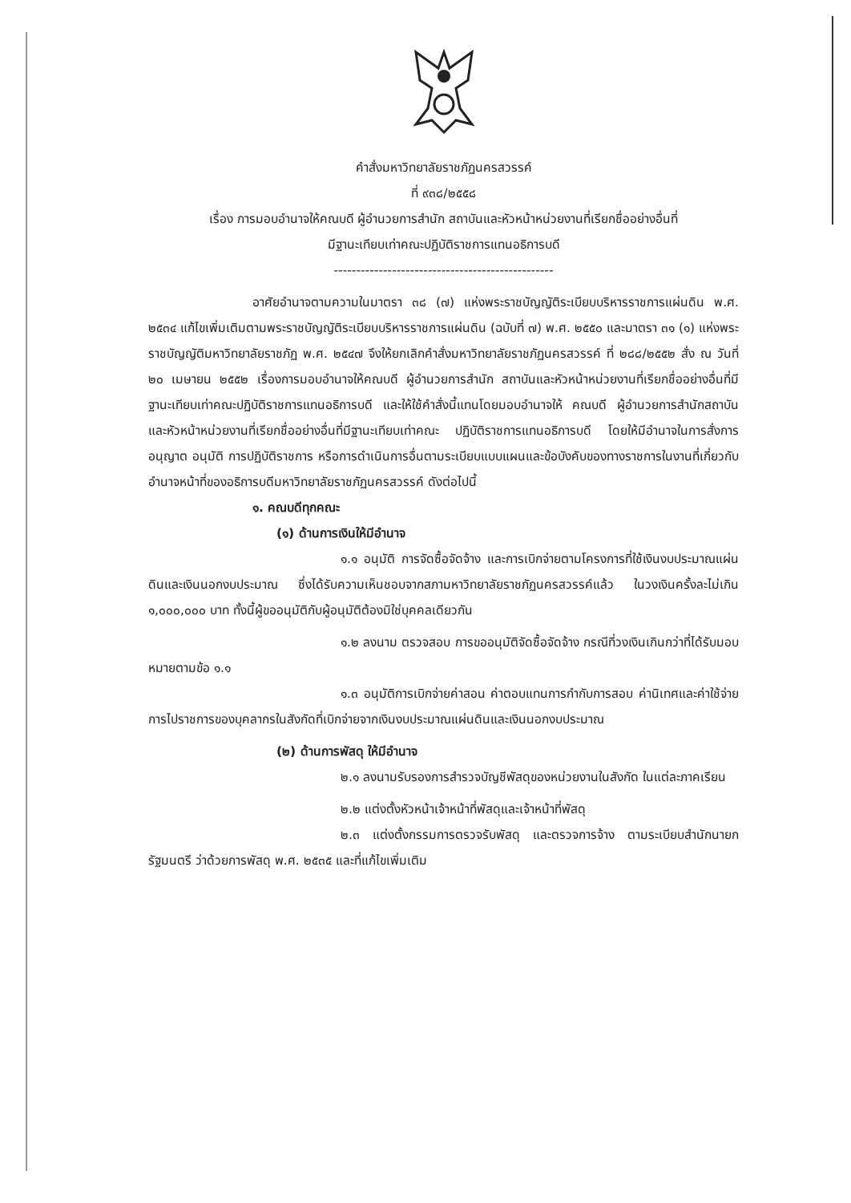คำสั่งมหาวิทยาลัยราชภัฏนครสวรรค์
ที่ ๙๓๘/๒๕๕๘
เรื่อง การมอบอำนาจให้คณบดี ผู้อำนวยการสำนัก สถาบันและหัวหน้าหน่วยงานที่เรียกชื่ออย่างอื่นที่
มีฐานะเทียบเท่าคณะปฏิบัติราชการแทนอธิการบดี
-------------------------------------------------
อาศัยอำนาจตามความในมาตรา ๓๘ (๗) แห่งพระราชบัญญัติระเบียบบริหารราชการแผ่นดิน พ.ศ. ๒๕๓๔ แก้ไขเพิ่มเติมตามพระราชบัญญัติระเบียบบริหารราชการแผ่นดิน (ฉบับที่ ๗) พ.ศ. ๒๕๕๐ และมาตรา ๓๑ (๑) แห่งพระราชบัญญัติมหาวิทยาลัยราชภัฏ พ.ศ. ๒๕๔๗ จึงให้ยกเลิกคำสั่งมหาวิทยาลัยราชภัฏนครสวรรค์ ที่ ๒๘๘/๒๕๕๒ สั่ง ณ วันที่ ๒๐ เมษายน ๒๕๕๒ เรื่องการมอบอำนาจให้คณบดี ผู้อำนวยการสำนัก สถาบันและหัวหน้าหน่วยงานที่เรียกชื่ออย่างอื่นที่มีฐานะเทียบเท่าคณะปฏิบัติราชการแทนอธิการบดี และให้ใช้คำสั่งนี้แทนโดยมอบอำนาจให้ คณบดี ผู้อำนวยการสำนักสถาบัน และหัวหน้าหน่วยงานที่เรียกชื่ออย่างอื่นที่มีฐานะเทียบเท่าคณะ ปฏิบัติราชการแทนอธิการบดี โดยให้มีอำนาจในการสั่งการอนุญาต อนุมัติ การปฏิบัติราชการ หรือการดำเนินการอื่นตามระเบียบแบบแผนและข้อบังคับของทางราชการในงานที่เกี่ยวกับอำนาจหน้าที่ของอธิการบดีมหาวิทยาลัยราชภัฏนครสวรรค์ ดังต่อไปนี้
๑. คณบดีทุกคณะ
(๑) ด้านการเงินให้มีอำนาจ
๑.๑ อนุมัติ การจัดซื้อจัดจ้าง และการเบิกจ่ายตามโครงการที่ใช้เงินงบประมาณแผ่นดินและเงินนอกงบประมาณ ซึ่งได้รับความเห็นชอบจากสภามหาวิทยาลัยราชภัฏนครสวรรค์แล้ว ในวงเงินครั้งละไม่เกิน ๑,๐๐๐,๐๐๐ บาท ทั้งนี้ผู้ขออนุมัติกับผู้อนุมัติต้องมิใช่บุคคลเดียวกัน
๑.๒ ลงนาม ตรวจสอบ การขออนุมัติจัดซื้อจัดจ้าง กรณีที่วงเงินเกินกว่าที่ได้รับมอบหมายตามข้อ ๑.๑
๑.๓ อนุมัติการเบิกจ่ายค่าสอน ค่าตอบแทนการกำกับการสอบ ค่านิเทศและค่าใช้จ่ายการไปราชการของบุคลากรในสังกัดที่เบิกจ่ายจากเงินงบประมาณแผ่นดินและเงินนอกงบประมาณ
(๒) ด้านการพัสดุ ให้มีอำนาจ
๒.๑ ลงนามรับรองการสำรวจบัญชีพัสดุของหน่วยงานในสังกัด ในแต่ละภาคเรียน
๒.๒ แต่งตั้งหัวหน้าเจ้าหน้าที่พัสดุและเจ้าหน้าที่พัสดุ
๒.๓ แต่งตั้งกรรมการตรวจรับพัสดุ และตรวจการจ้าง ตามระเบียบสำนักนายกรัฐมนตรี ว่าด้วยการพัสดุ พ.ศ. ๒๕๓๕ และที่แก้ไขเพิ่มเติม